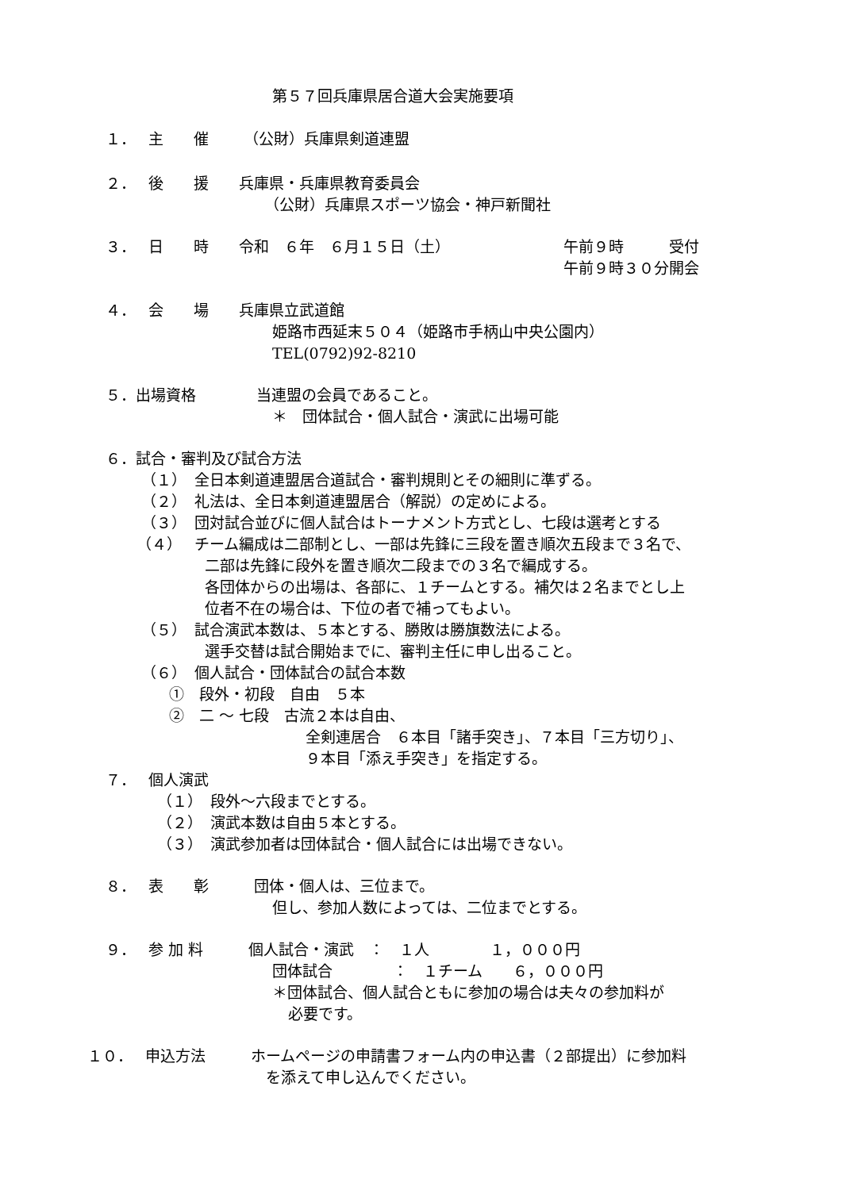第５７回兵庫県居合道大会実施要項
１．　 主　　催　　 （公財）兵庫県剣道連盟
２．　 後　　援　　兵庫県・兵庫県教育委員会
（公財）兵庫県スポーツ協会・神戸新聞社
３．　 日　　時　　令和　６年　６月１５日（土） 午前９時　　　受付
午前９時３０分開会
４．　 会　　場　　兵庫県立武道館
姫路市西延末５０４（姫路市手柄山中央公園内）
TEL(0792)92-8210
５．出場資格　　　　当連盟の会員であること。
＊　団体試合・個人試合・演武に出場可能
６．試合・審判及び試合方法
（１）　全日本剣道連盟居合道試合・審判規則とその細則に準ずる。
（２）　礼法は、全日本剣道連盟居合（解説）の定めによる。
（３）　団対試合並びに個人試合はトーナメント方式とし、七段は選考とする
（４）　 チーム編成は二部制とし、一部は先鋒に三段を置き順次五段まで３名で、
二部は先鋒に段外を置き順次二段までの３名で編成する。
各団体からの出場は、各部に、１チームとする。補欠は２名までとし上
位者不在の場合は、下位の者で補ってもよい。
（５）　試合演武本数は、５本とする、勝敗は勝旗数法による。
選手交替は試合開始までに、審判主任に申し出ること。
（６）　個人試合・団体試合の試合本数
①　段外・初段　自由　５本
②　二 ～ 七段　古流２本は自由、
全剣連居合　６本目「諸手突き」、７本目「三方切り」、
９本目「添え手突き」を指定する。
７．　 個人演武
（１）　段外～六段までとする。
（２）　演武本数は自由５本とする。
（３）　演武参加者は団体試合・個人試合には出場できない。
８．　 表　　彰　　　団体・個人は、三位まで。
但し、参加人数によっては、二位までとする。
９．　 参 加 料　　　個人試合・演武　：　１人　　　　１，０００円
団体試合　　　　：　１チーム　　６，０００円
＊団体試合、個人試合ともに参加の場合は夫々の参加料が
必要です。
１０．　 申込方法　　　ホームページの申請書フォーム内の申込書（２部提出）に参加料
を添えて申し込んでください。